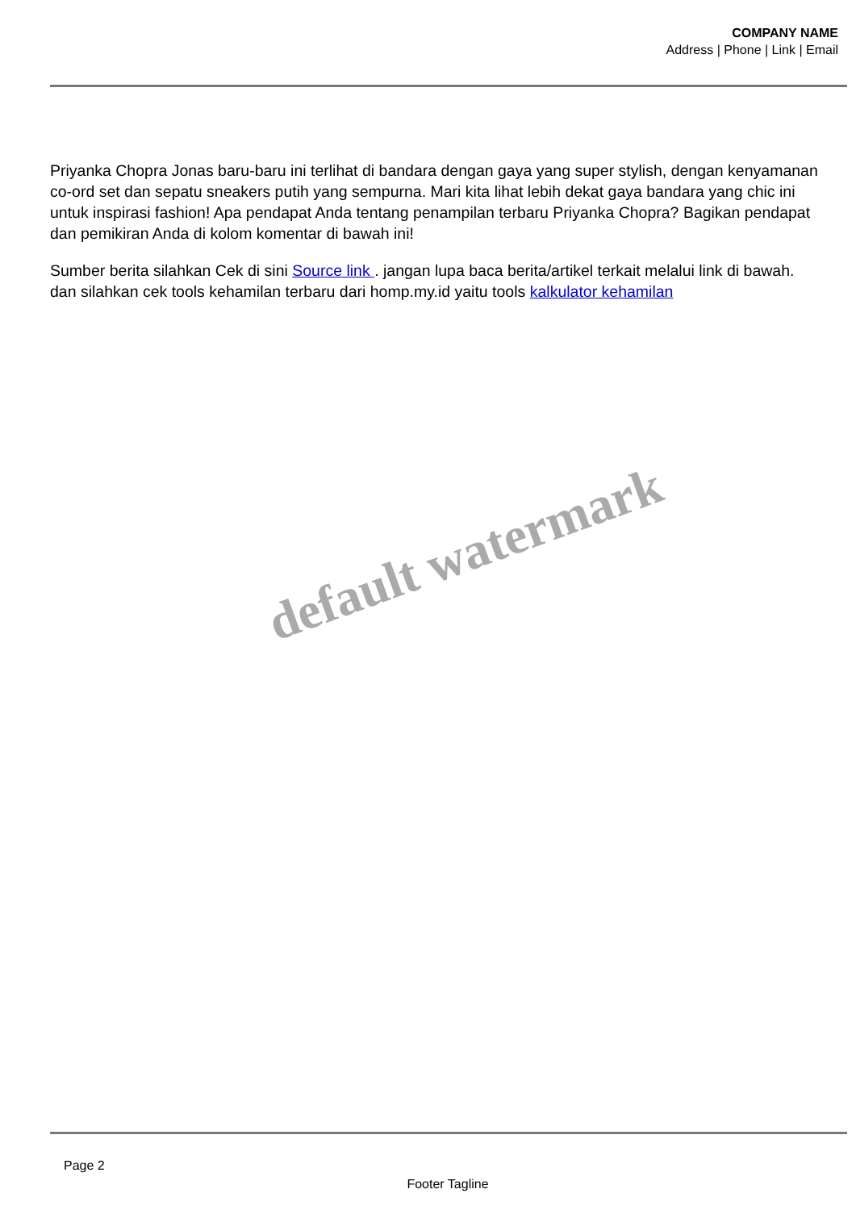COMPANY NAME
Address | Phone | Link | Email
Priyanka Chopra Jonas baru-baru ini terlihat di bandara dengan gaya yang super stylish, dengan kenyamanan co-ord set dan sepatu sneakers putih yang sempurna. Mari kita lihat lebih dekat gaya bandara yang chic ini untuk inspirasi fashion! Apa pendapat Anda tentang penampilan terbaru Priyanka Chopra? Bagikan pendapat dan pemikiran Anda di kolom komentar di bawah ini!
Sumber berita silahkan Cek di sini Source link . jangan lupa baca berita/artikel terkait melalui link di bawah. dan silahkan cek tools kehamilan terbaru dari homp.my.id yaitu tools kalkulator kehamilan
default watermark
Page 2
Footer Tagline